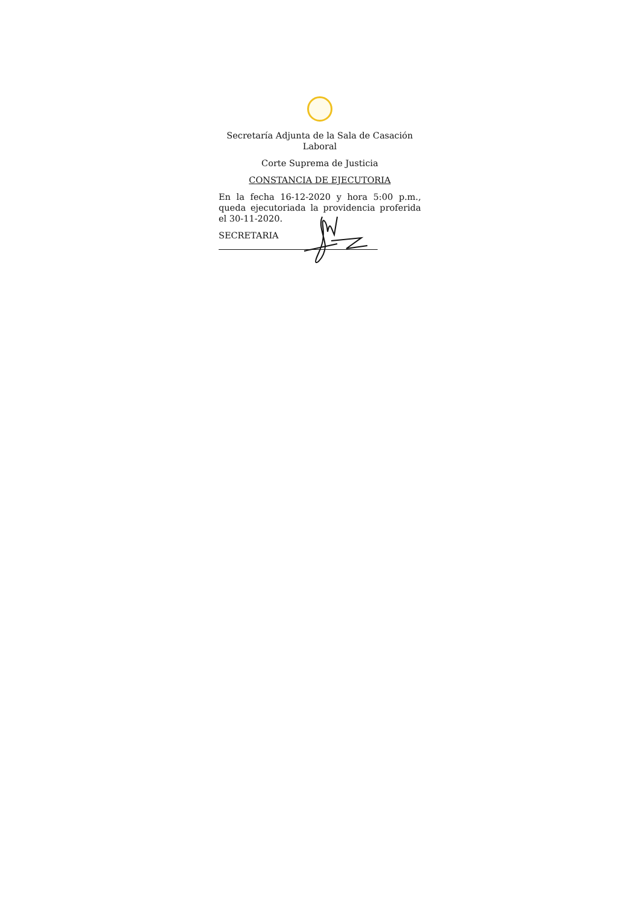Secretaría Adjunta de la Sala de Casación Laboral
Corte Suprema de Justicia
CONSTANCIA DE EJECUTORIA
En la fecha 16-12-2020 y hora 5:00 p.m., queda ejecutoriada la providencia proferida el 30-11-2020.
SECRETARIA